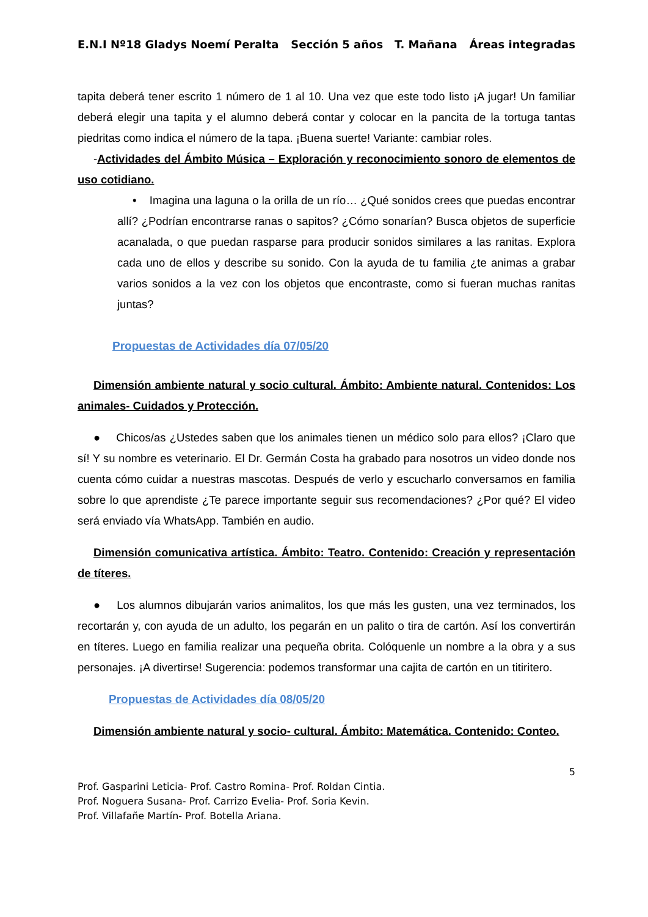E.N.I Nº18 Gladys Noemí Peralta Sección 5 años T. Mañana Áreas integradas
tapita deberá tener escrito 1 número de 1 al 10. Una vez que este todo listo ¡A jugar! Un familiar deberá elegir una tapita y el alumno deberá contar y colocar en la pancita de la tortuga tantas piedritas como indica el número de la tapa. ¡Buena suerte! Variante: cambiar roles.
-Actividades del Ámbito Música – Exploración y reconocimiento sonoro de elementos de uso cotidiano.
• Imagina una laguna o la orilla de un río… ¿Qué sonidos crees que puedas encontrar allí? ¿Podrían encontrarse ranas o sapitos? ¿Cómo sonarían? Busca objetos de superficie acanalada, o que puedan rasparse para producir sonidos similares a las ranitas. Explora cada uno de ellos y describe su sonido. Con la ayuda de tu familia ¿te animas a grabar varios sonidos a la vez con los objetos que encontraste, como si fueran muchas ranitas juntas?
Propuestas de Actividades día 07/05/20
Dimensión ambiente natural y socio cultural. Ámbito: Ambiente natural. Contenidos: Los animales- Cuidados y Protección.
● Chicos/as ¿Ustedes saben que los animales tienen un médico solo para ellos? ¡Claro que sí! Y su nombre es veterinario. El Dr. Germán Costa ha grabado para nosotros un video donde nos cuenta cómo cuidar a nuestras mascotas. Después de verlo y escucharlo conversamos en familia sobre lo que aprendiste ¿Te parece importante seguir sus recomendaciones? ¿Por qué? El video será enviado vía WhatsApp. También en audio.
Dimensión comunicativa artística. Ámbito: Teatro. Contenido: Creación y representación de títeres.
● Los alumnos dibujarán varios animalitos, los que más les gusten, una vez terminados, los recortarán y, con ayuda de un adulto, los pegarán en un palito o tira de cartón. Así los convertirán en títeres. Luego en familia realizar una pequeña obrita. Colóquenle un nombre a la obra y a sus personajes. ¡A divertirse! Sugerencia: podemos transformar una cajita de cartón en un titiritero.
Propuestas de Actividades día 08/05/20
Dimensión ambiente natural y socio- cultural. Ámbito: Matemática. Contenido: Conteo.
5
Prof. Gasparini Leticia- Prof. Castro Romina- Prof. Roldan Cintia.
Prof. Noguera Susana- Prof. Carrizo Evelia- Prof. Soria Kevin.
Prof. Villafañe Martín- Prof. Botella Ariana.